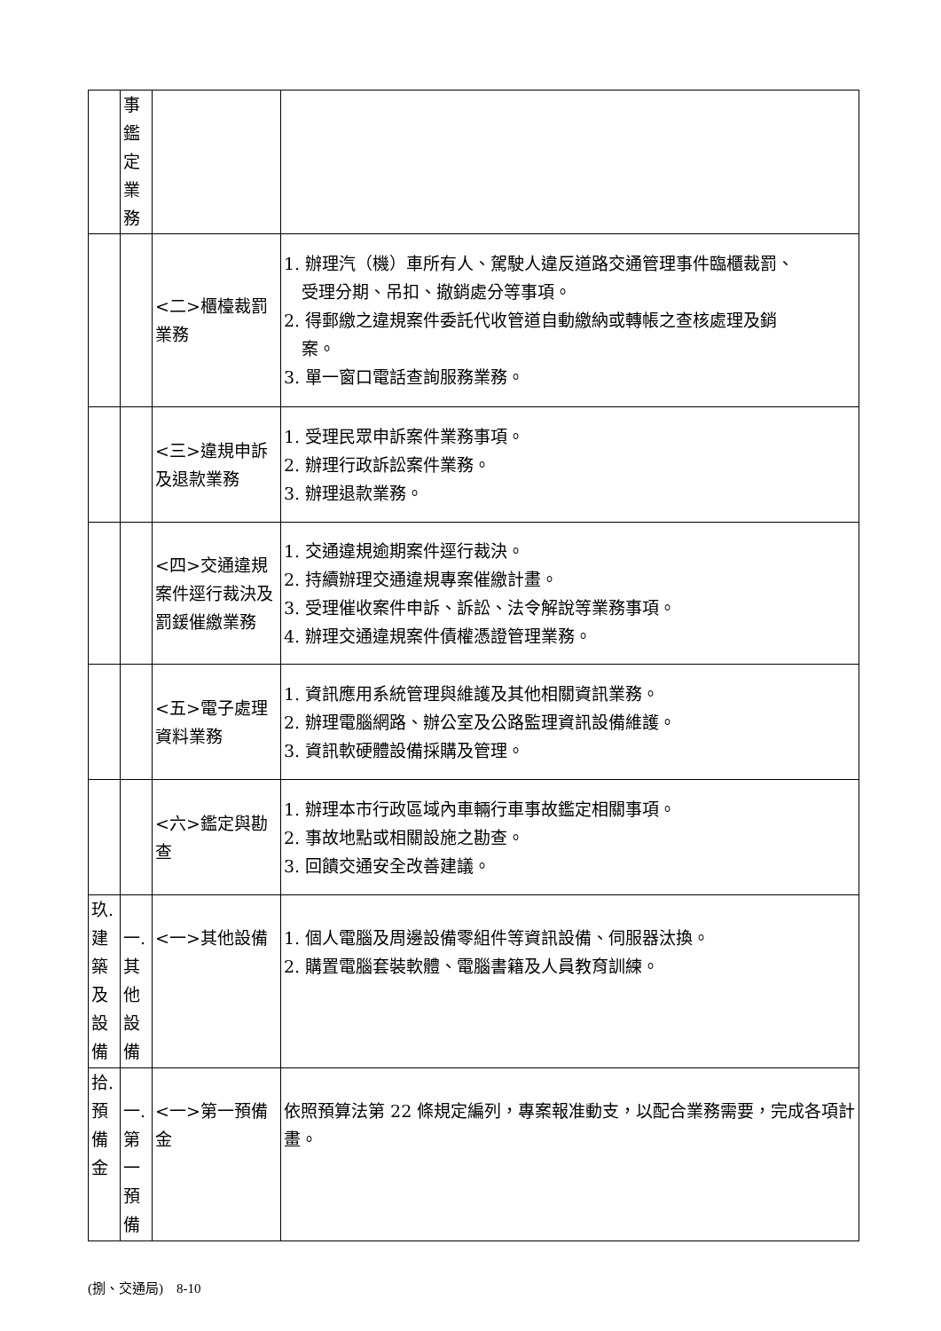| | 事 鑑 定 業 務 | | |
| | | <二>櫃檯裁罰業務 | 1. 辦理汽（機）車所有人、駕駛人違反道路交通管理事件臨櫃裁罰、 受理分期、吊扣、撤銷處分等事項。 2. 得郵繳之違規案件委託代收管道自動繳納或轉帳之查核處理及銷 案。 3. 單一窗口電話查詢服務業務。 |
| | | <三>違規申訴及退款業務 | 1. 受理民眾申訴案件業務事項。 2. 辦理行政訴訟案件業務。 3. 辦理退款業務。 |
| | | <四>交通違規案件逕行裁決及罰鍰催繳業務 | 1. 交通違規逾期案件逕行裁決。 2. 持續辦理交通違規專案催繳計畫。 3. 受理催收案件申訴、訴訟、法令解說等業務事項。 4. 辦理交通違規案件債權憑證管理業務。 |
| | | <五>電子處理資料業務 | 1. 資訊應用系統管理與維護及其他相關資訊業務。 2. 辦理電腦網路、辦公室及公路監理資訊設備維護。 3. 資訊軟硬體設備採購及管理。 |
| | | <六>鑑定與勘查 | 1. 辦理本市行政區域內車輛行車事故鑑定相關事項。 2. 事故地點或相關設施之勘查。 3. 回饋交通安全改善建議。 |
| 玖. 建 築 及 設 備 | 一. 其 他 設 備 | <一>其他設備 | 1. 個人電腦及周邊設備零組件等資訊設備、伺服器汰換。 2. 購置電腦套裝軟體、電腦書籍及人員教育訓練。 |
| 拾. 預 備 金 | 一. 第 一 預 備 | <一>第一預備金 | 依照預算法第 22 條規定編列，專案報准動支，以配合業務需要，完成各項計畫。 |
(捌、交通局)　8-10